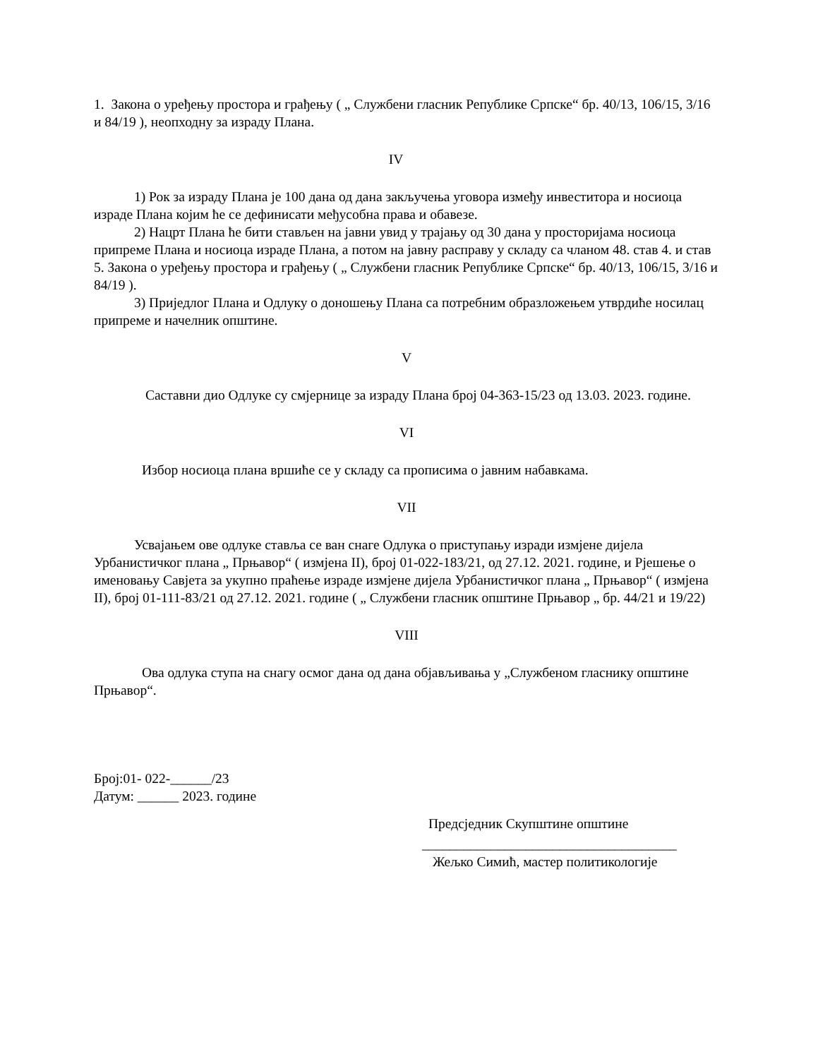1. Закона о уређењу простора и грађењу ( „ Службени гласник Републике Српске“ бр. 40/13, 106/15, 3/16 и 84/19 ), неопходну за израду Плана.
IV
1) Рок за израду Плана је 100 дана од дана закључења уговора између инвеститора и носиоца израде Плана којим ће се дефинисати међусобна права и обавезе.
2) Нацрт Плана ће бити стављен на јавни увид у трајању од 30 дана у просторијама носиоца припреме Плана и носиоца израде Плана, а потом на јавну расправу у складу са чланом 48. став 4. и став 5. Закона о уређењу простора и грађењу ( „ Службени гласник Републике Српске“ бр. 40/13, 106/15, 3/16 и 84/19 ).
3) Приједлог Плана и Одлуку о доношењу Плана са потребним образложењем утврдиће носилац припреме и начелник општине.
V
Саставни дио Одлуке су смјернице за израду Плана број 04-363-15/23 од 13.03. 2023. године.
VI
Избор носиоца плана вршиће се у складу са прописима о јавним набавкама.
VII
Усвајањем ове одлуке ставља се ван снаге Одлука о приступању изради измјене дијела Урбанистичког плана „ Прњавор“ ( измјена II), број 01-022-183/21, од 27.12. 2021. године, и Рјешење о именовању Савјета за укупно праћење израде измјене дијела Урбанистичког плана „ Прњавор“ ( измјена II), број 01-111-83/21 од 27.12. 2021. године ( „ Службени гласник општине Прњавор „ бр. 44/21 и 19/22)
VIII
Ова одлука ступа на снагу осмог дана од дана објављивања у „Службеном гласнику општине Прњавор“.
Број:01- 022-______/23
Датум: ______ 2023. године
Предсједник Скупштине општине
_____________________________________
Жељко Симић, мастер политикологије